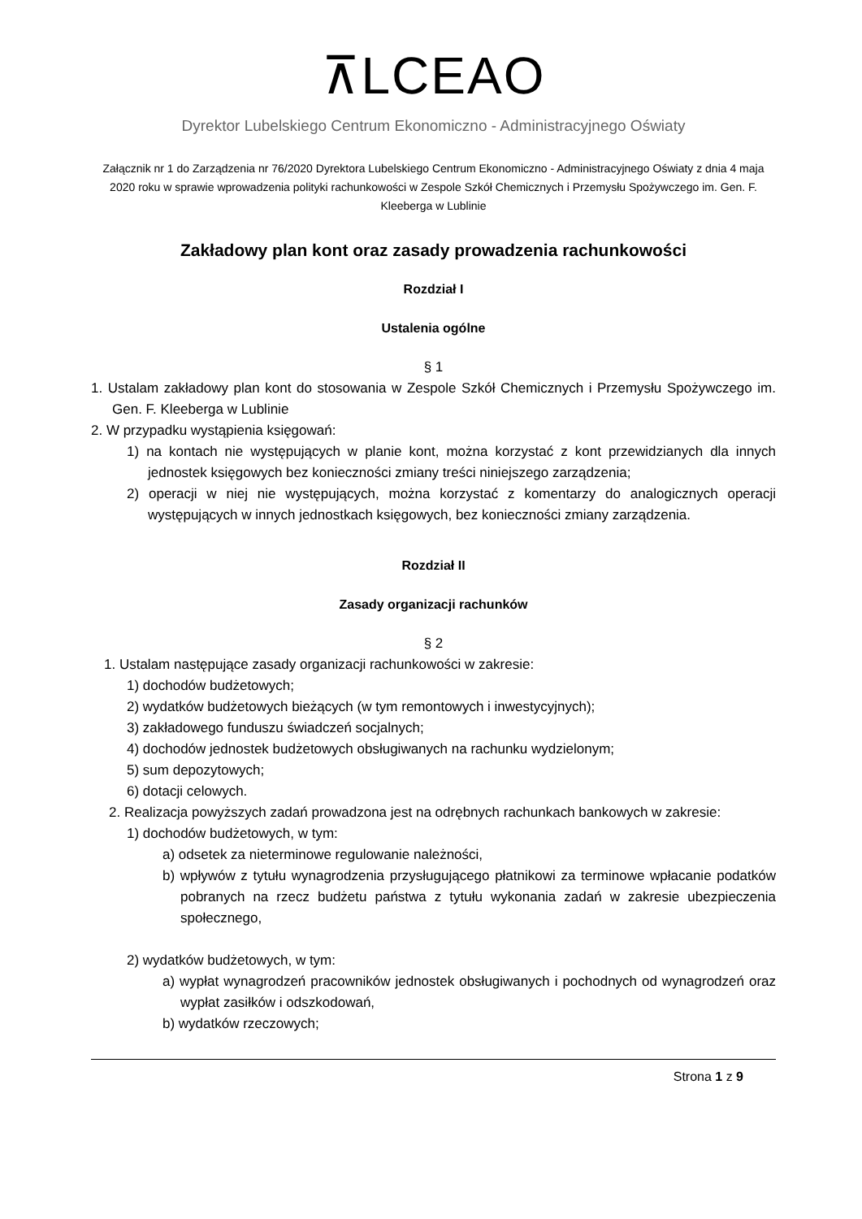⊼LCEAO
Dyrektor Lubelskiego Centrum Ekonomiczno - Administracyjnego Oświaty
Załącznik nr 1 do Zarządzenia nr 76/2020 Dyrektora Lubelskiego Centrum Ekonomiczno - Administracyjnego Oświaty z dnia 4 maja 2020 roku w sprawie wprowadzenia polityki rachunkowości w Zespole Szkół Chemicznych i Przemysłu Spożywczego im. Gen. F. Kleeberga w Lublinie
Zakładowy plan kont oraz zasady prowadzenia rachunkowości
Rozdział I
Ustalenia ogólne
§ 1
1. Ustalam zakładowy plan kont do stosowania w Zespole Szkół Chemicznych i Przemysłu Spożywczego im. Gen. F. Kleeberga w Lublinie
2. W przypadku wystąpienia księgowań:
1) na kontach nie występujących w planie kont, można korzystać z kont przewidzianych dla innych jednostek księgowych bez konieczności zmiany treści niniejszego zarządzenia;
2) operacji w niej nie występujących, można korzystać z komentarzy do analogicznych operacji występujących w innych jednostkach księgowych, bez konieczności zmiany zarządzenia.
Rozdział II
Zasady organizacji rachunków
§ 2
1. Ustalam następujące zasady organizacji rachunkowości w zakresie:
1) dochodów budżetowych;
2) wydatków budżetowych bieżących (w tym remontowych i inwestycyjnych);
3) zakładowego funduszu świadczeń socjalnych;
4) dochodów jednostek budżetowych obsługiwanych na rachunku wydzielonym;
5) sum depozytowych;
6) dotacji celowych.
2. Realizacja powyższych zadań prowadzona jest na odrębnych rachunkach bankowych w zakresie:
1) dochodów budżetowych, w tym:
a) odsetek za nieterminowe regulowanie należności,
b) wpływów z tytułu wynagrodzenia przysługującego płatnikowi za terminowe wpłacanie podatków pobranych na rzecz budżetu państwa z tytułu wykonania zadań w zakresie ubezpieczenia społecznego,
2) wydatków budżetowych, w tym:
a) wypłat wynagrodzeń pracowników jednostek obsługiwanych i pochodnych od wynagrodzeń oraz wypłat zasiłków i odszkodowań,
b) wydatków rzeczowych;
Strona 1 z 9